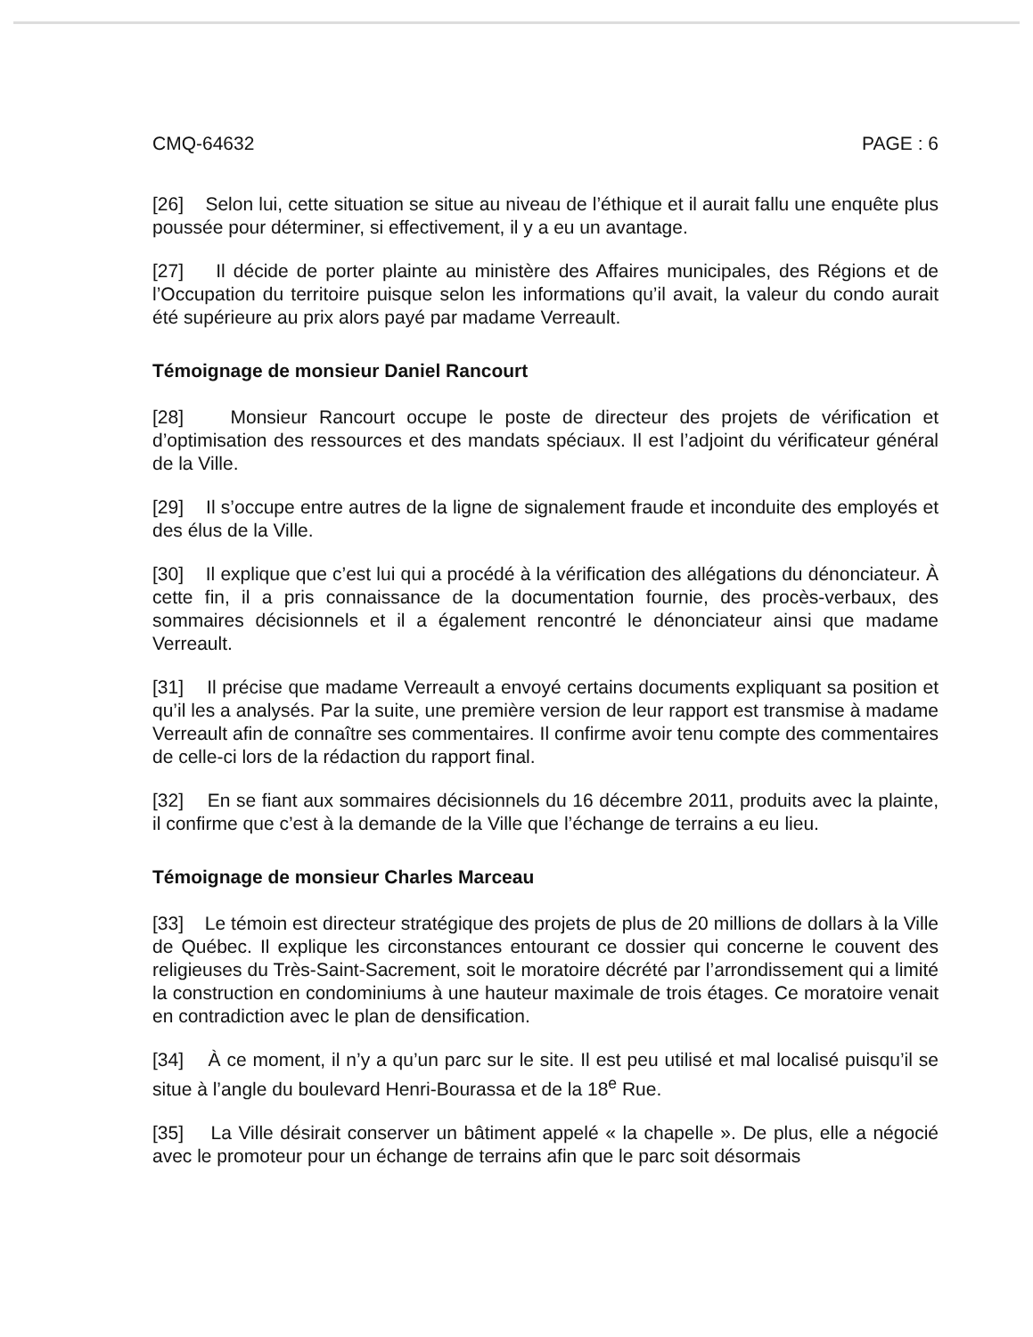CMQ-64632 PAGE : 6
[26] Selon lui, cette situation se situe au niveau de l’éthique et il aurait fallu une enquête plus poussée pour déterminer, si effectivement, il y a eu un avantage.
[27] Il décide de porter plainte au ministère des Affaires municipales, des Régions et de l’Occupation du territoire puisque selon les informations qu’il avait, la valeur du condo aurait été supérieure au prix alors payé par madame Verreault.
Témoignage de monsieur Daniel Rancourt
[28] Monsieur Rancourt occupe le poste de directeur des projets de vérification et d’optimisation des ressources et des mandats spéciaux. Il est l’adjoint du vérificateur général de la Ville.
[29] Il s’occupe entre autres de la ligne de signalement fraude et inconduite des employés et des élus de la Ville.
[30] Il explique que c’est lui qui a procédé à la vérification des allégations du dénonciateur. À cette fin, il a pris connaissance de la documentation fournie, des procès-verbaux, des sommaires décisionnels et il a également rencontré le dénonciateur ainsi que madame Verreault.
[31] Il précise que madame Verreault a envoyé certains documents expliquant sa position et qu’il les a analysés. Par la suite, une première version de leur rapport est transmise à madame Verreault afin de connaître ses commentaires. Il confirme avoir tenu compte des commentaires de celle-ci lors de la rédaction du rapport final.
[32] En se fiant aux sommaires décisionnels du 16 décembre 2011, produits avec la plainte, il confirme que c’est à la demande de la Ville que l’échange de terrains a eu lieu.
Témoignage de monsieur Charles Marceau
[33] Le témoin est directeur stratégique des projets de plus de 20 millions de dollars à la Ville de Québec. Il explique les circonstances entourant ce dossier qui concerne le couvent des religieuses du Très-Saint-Sacrement, soit le moratoire décrété par l’arrondissement qui a limité la construction en condominiums à une hauteur maximale de trois étages. Ce moratoire venait en contradiction avec le plan de densification.
[34] À ce moment, il n’y a qu’un parc sur le site. Il est peu utilisé et mal localisé puisqu’il se situe à l’angle du boulevard Henri-Bourassa et de la 18<sup>e</sup> Rue.
[35] La Ville désirait conserver un bâtiment appelé « la chapelle ». De plus, elle a négocié avec le promoteur pour un échange de terrains afin que le parc soit désormais